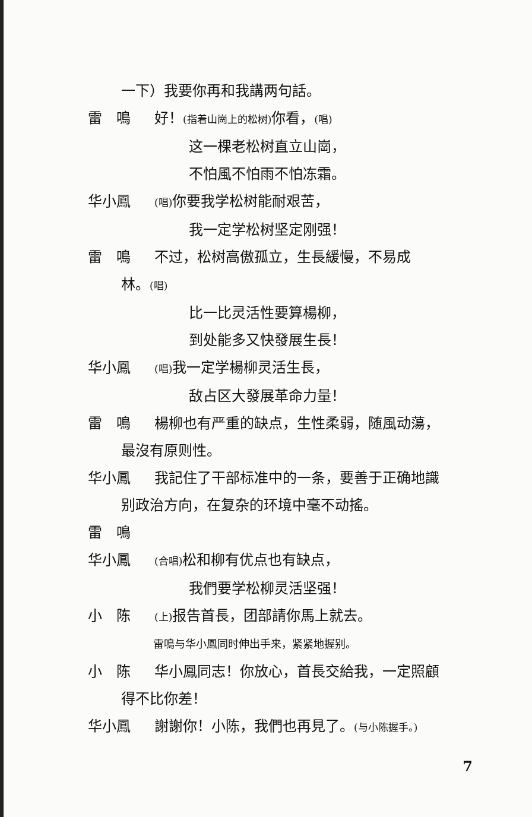一下）我要你再和我講两句話。
雷　鳴 好！(指着山崗上的松树) 你看，(唱)
这一棵老松树直立山崗，
不怕風不怕雨不怕冻霜。
华小鳳 (唱) 你要我学松树能耐艰苦，
我一定学松树坚定刚强！
雷　鳴 不过，松树高傲孤立，生長緩慢，不易成
林。(唱)
比一比灵活性要算楊柳，
到处能多又快發展生長！
华小鳳 (唱) 我一定学楊柳灵活生長，
敌占区大發展革命力量！
雷　鳴 楊柳也有严重的缺点，生性柔弱，随風动蕩，
最沒有原则性。
华小鳳 我記住了干部标准中的一条，要善于正确地識
别政治方向，在复杂的环境中毫不动搖。
雷　鳴
华小鳳 (合唱) 松和柳有优点也有缺点，
我們要学松柳灵活坚强！
小　陈 (上) 报告首長，团部請你馬上就去。
雷鳴与华小鳳同时伸出手来，紧紧地握别。
小　陈 华小鳳同志！你放心，首長交給我，一定照顧
得不比你差！
华小鳳 謝謝你！小陈，我們也再見了。(与小陈握手。)
7